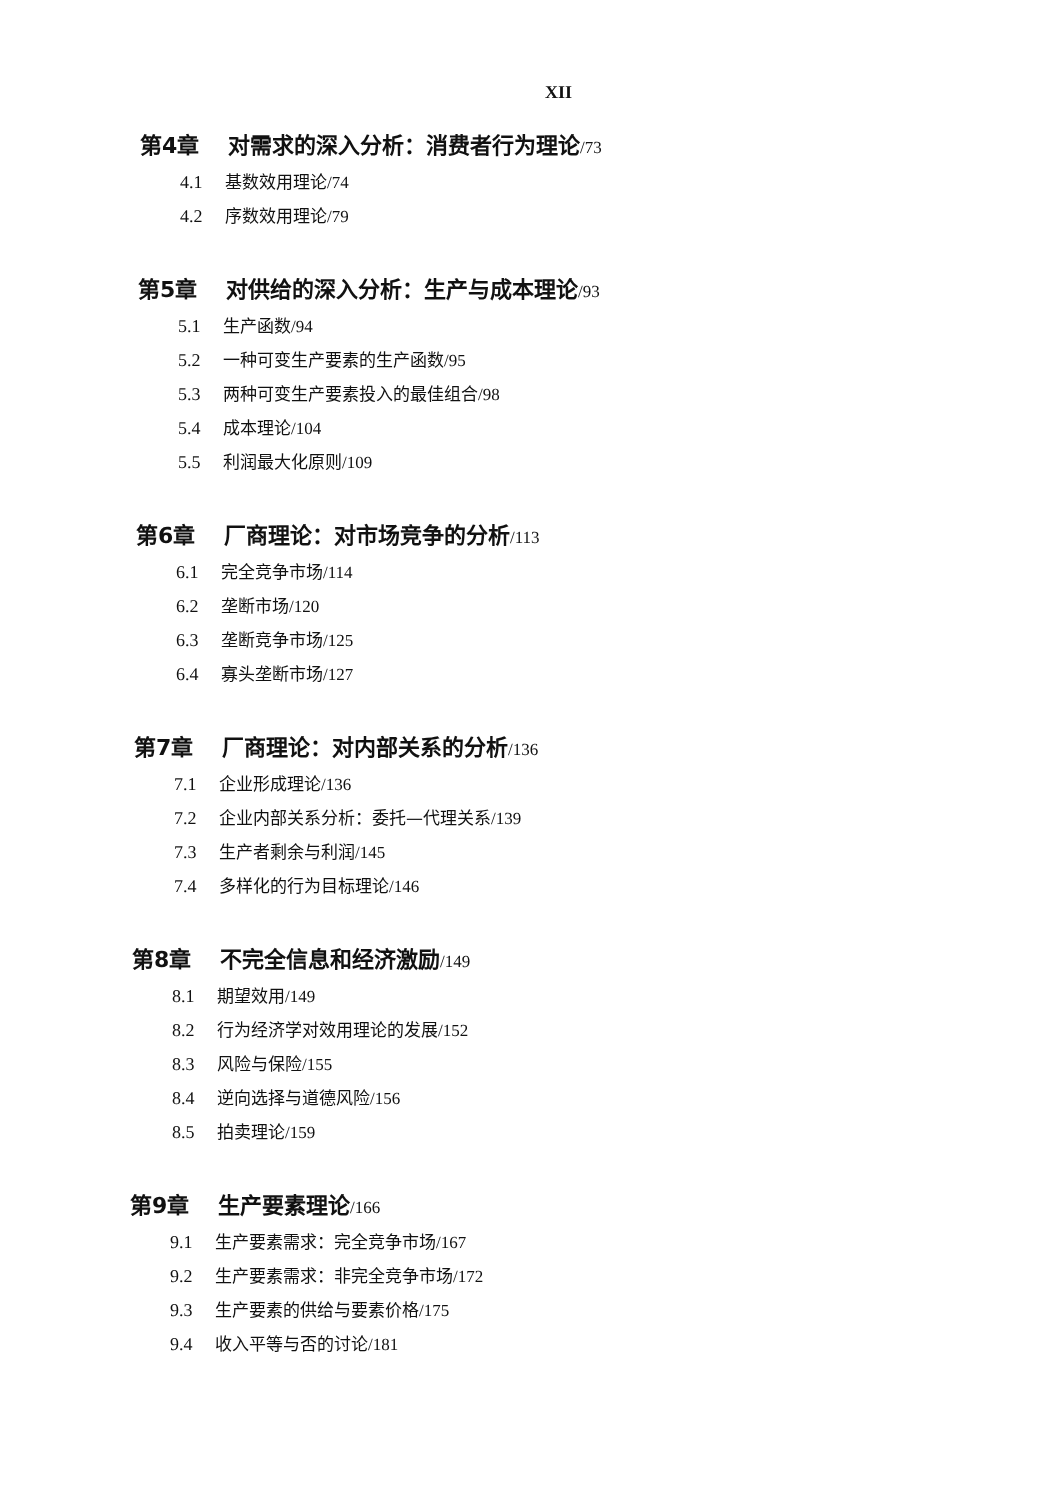XII
第4章 对需求的深入分析：消费者行为理论/73
4.1 基数效用理论/74
4.2 序数效用理论/79
第5章 对供给的深入分析：生产与成本理论/93
5.1 生产函数/94
5.2 一种可变生产要素的生产函数/95
5.3 两种可变生产要素投入的最佳组合/98
5.4 成本理论/104
5.5 利润最大化原则/109
第6章 厂商理论：对市场竞争的分析/113
6.1 完全竞争市场/114
6.2 垄断市场/120
6.3 垄断竞争市场/125
6.4 寡头垄断市场/127
第7章 厂商理论：对内部关系的分析/136
7.1 企业形成理论/136
7.2 企业内部关系分析：委托—代理关系/139
7.3 生产者剩余与利润/145
7.4 多样化的行为目标理论/146
第8章 不完全信息和经济激励/149
8.1 期望效用/149
8.2 行为经济学对效用理论的发展/152
8.3 风险与保险/155
8.4 逆向选择与道德风险/156
8.5 拍卖理论/159
第9章 生产要素理论/166
9.1 生产要素需求：完全竞争市场/167
9.2 生产要素需求：非完全竞争市场/172
9.3 生产要素的供给与要素价格/175
9.4 收入平等与否的讨论/181